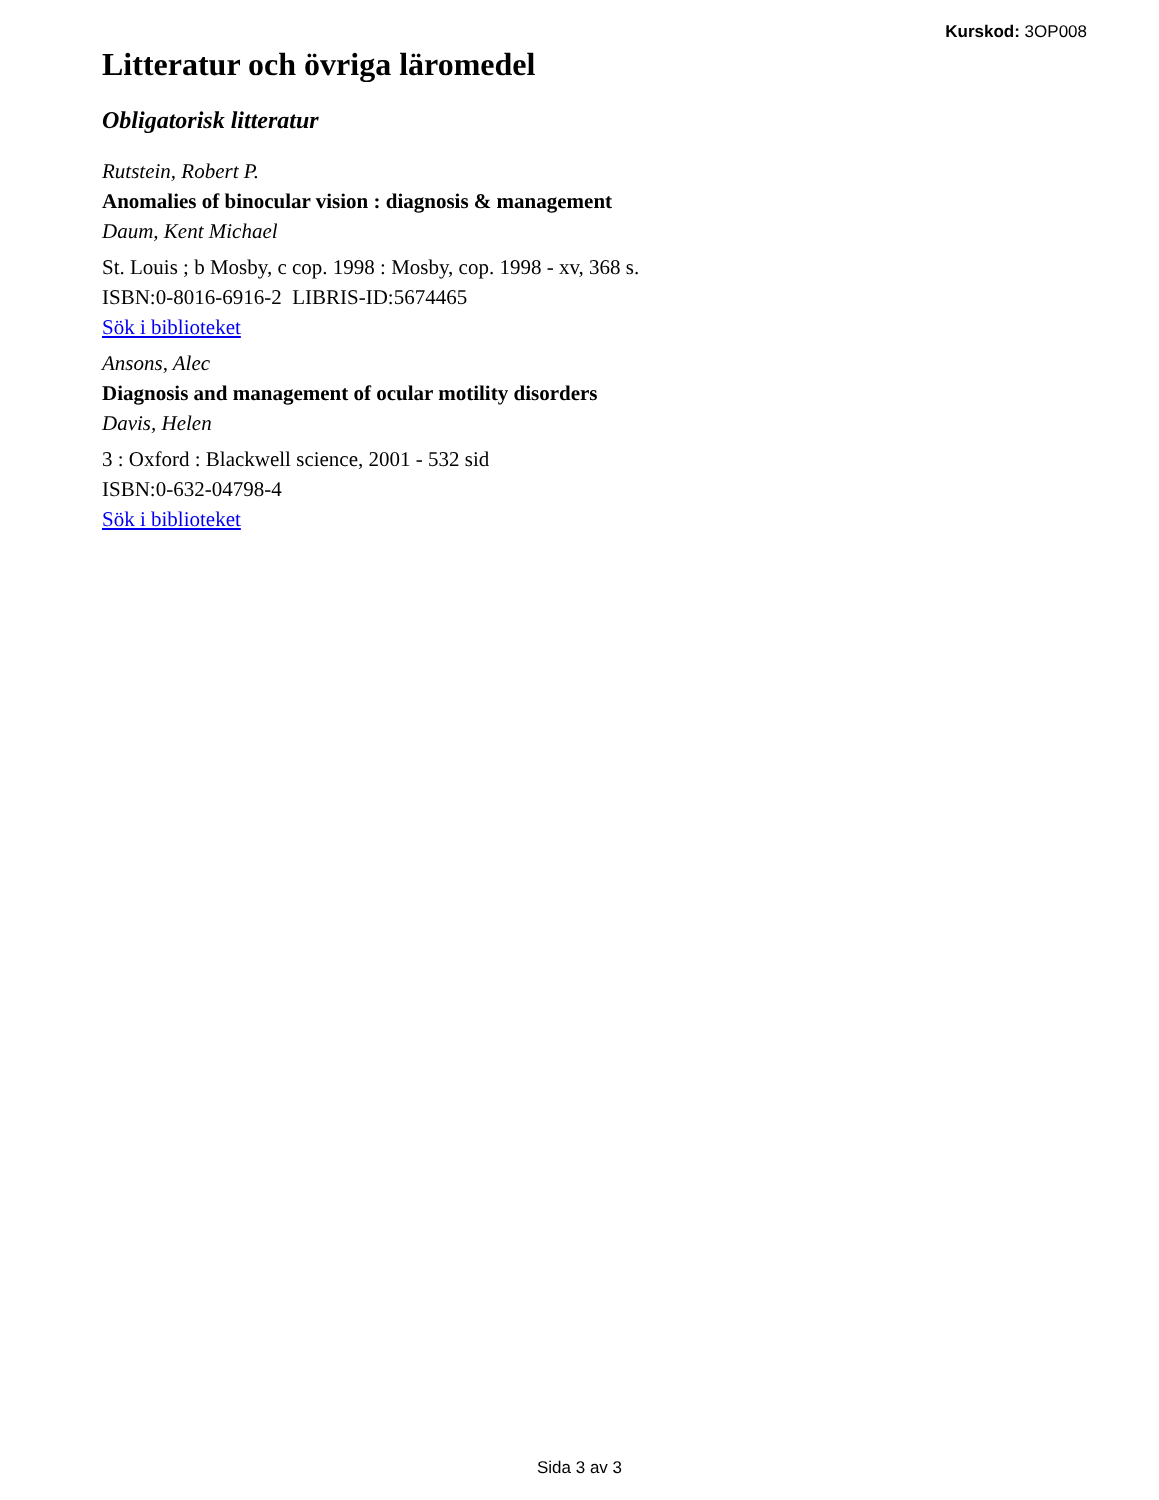Kurskod: 3OP008
Litteratur och övriga läromedel
Obligatorisk litteratur
Rutstein, Robert P.
Anomalies of binocular vision : diagnosis & management
Daum, Kent Michael
St. Louis ; b Mosby, c cop. 1998 : Mosby, cop. 1998 - xv, 368 s.
ISBN:0-8016-6916-2 LIBRIS-ID:5674465
Sök i biblioteket
Ansons, Alec
Diagnosis and management of ocular motility disorders
Davis, Helen
3 : Oxford : Blackwell science, 2001 - 532 sid
ISBN:0-632-04798-4
Sök i biblioteket
Sida 3 av 3